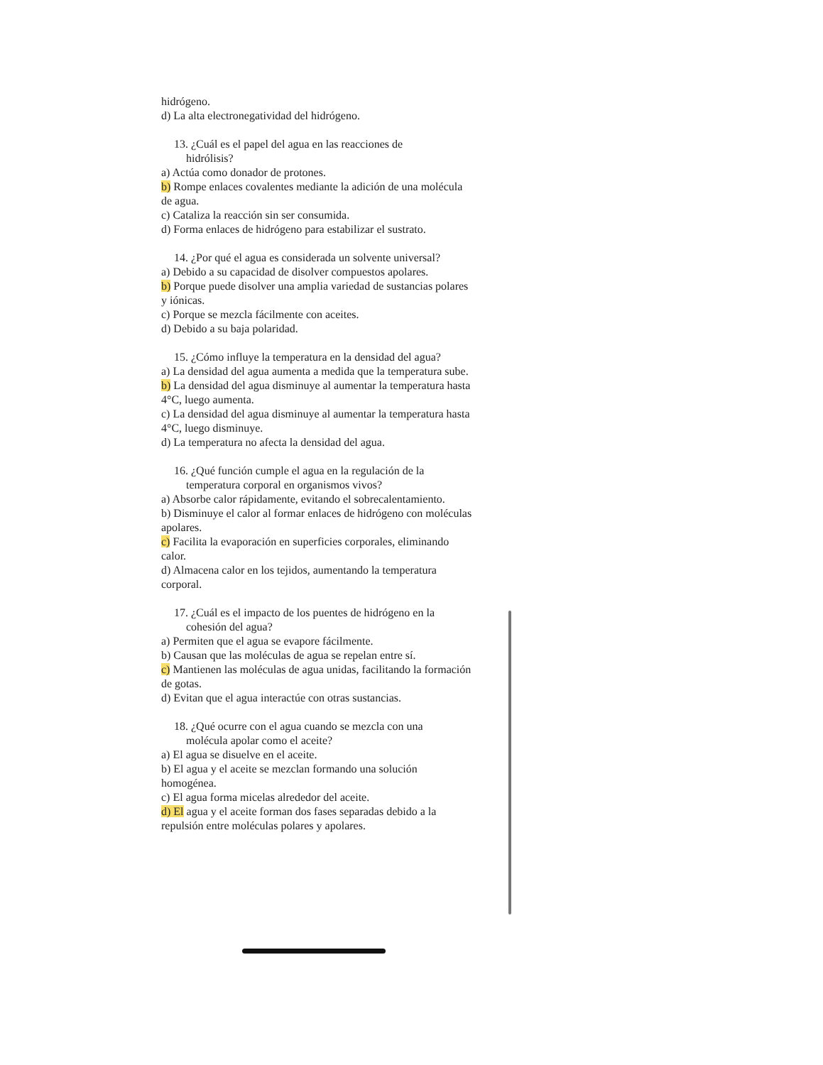hidrógeno.
d) La alta electronegatividad del hidrógeno.
13. ¿Cuál es el papel del agua en las reacciones de
hidrólisis?
a) Actúa como donador de protones.
b) Rompe enlaces covalentes mediante la adición de una molécula de agua.
c) Cataliza la reacción sin ser consumida.
d) Forma enlaces de hidrógeno para estabilizar el sustrato.
14. ¿Por qué el agua es considerada un solvente universal?
a) Debido a su capacidad de disolver compuestos apolares.
b) Porque puede disolver una amplia variedad de sustancias polares y iónicas.
c) Porque se mezcla fácilmente con aceites.
d) Debido a su baja polaridad.
15. ¿Cómo influye la temperatura en la densidad del agua?
a) La densidad del agua aumenta a medida que la temperatura sube.
b) La densidad del agua disminuye al aumentar la temperatura hasta 4°C, luego aumenta.
c) La densidad del agua disminuye al aumentar la temperatura hasta 4°C, luego disminuye.
d) La temperatura no afecta la densidad del agua.
16. ¿Qué función cumple el agua en la regulación de la
temperatura corporal en organismos vivos?
a) Absorbe calor rápidamente, evitando el sobrecalentamiento.
b) Disminuye el calor al formar enlaces de hidrógeno con moléculas apolares.
c) Facilita la evaporación en superficies corporales, eliminando calor.
d) Almacena calor en los tejidos, aumentando la temperatura corporal.
17. ¿Cuál es el impacto de los puentes de hidrógeno en la
cohesión del agua?
a) Permiten que el agua se evapore fácilmente.
b) Causan que las moléculas de agua se repelan entre sí.
c) Mantienen las moléculas de agua unidas, facilitando la formación de gotas.
d) Evitan que el agua interactúe con otras sustancias.
18. ¿Qué ocurre con el agua cuando se mezcla con una
molécula apolar como el aceite?
a) El agua se disuelve en el aceite.
b) El agua y el aceite se mezclan formando una solución homogénea.
c) El agua forma micelas alrededor del aceite.
d) El agua y el aceite forman dos fases separadas debido a la repulsión entre moléculas polares y apolares.